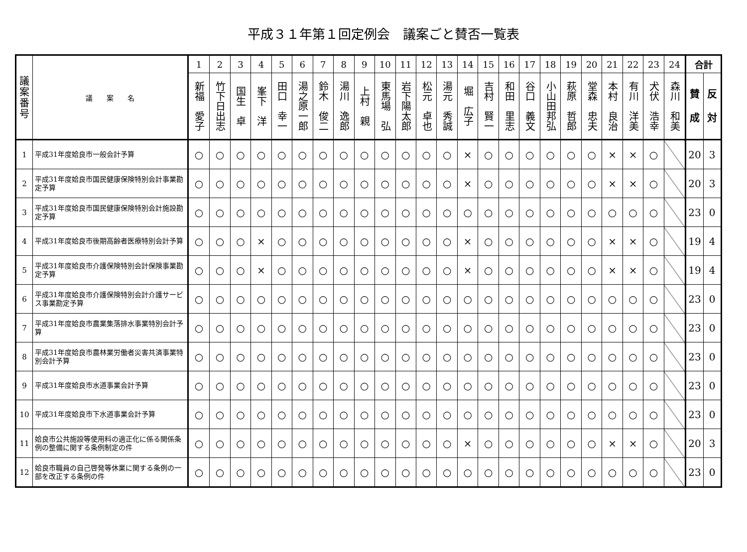平成３１年第１回定例会　議案ごと賛否一覧表
| 議 案 番 号 | 議 案 名 | 1 | 2 | 3 | 4 | 5 | 6 | 7 | 8 | 9 | 10 | 11 | 12 | 13 | 14 | 15 | 16 | 17 | 18 | 19 | 20 | 21 | 22 | 23 | 24 | 合計 | |
| --- | --- | --- | --- | --- | --- | --- | --- | --- | --- | --- | --- | --- | --- | --- | --- | --- | --- | --- | --- | --- | --- | --- | --- | --- | --- | --- | --- |
| | | 新福 愛子 | 竹下日出志 | 国生 卓 | 峯下 洋 | 田口 幸一 | 湯之原一郎 | 鈴木 俊二 | 湯川 逸郎 | 上村 親 | 東馬場 弘 | 岩下陽太郎 | 松元 卓也 | 湯元 秀誠 | 堀 広子 | 吉村 賢一 | 和田 里志 | 谷口 義文 | 小山田邦弘 | 萩原 哲郎 | 堂森 忠夫 | 本村 良治 | 有川 洋美 | 犬伏 浩幸 | 森川 和美 | 賛 成 | 反 対 |
| 1 | 平成31年度姶良市一般会計予算 | ○ | ○ | ○ | ○ | ○ | ○ | ○ | ○ | ○ | ○ | ○ | ○ | ○ | × | ○ | ○ | ○ | ○ | ○ | ○ | × | × | ○ | | 20 | 3 |
| 2 | 平成31年度姶良市国民健康保険特別会計事業勘定予算 | ○ | ○ | ○ | ○ | ○ | ○ | ○ | ○ | ○ | ○ | ○ | ○ | ○ | × | ○ | ○ | ○ | ○ | ○ | ○ | × | × | ○ | | 20 | 3 |
| 3 | 平成31年度姶良市国民健康保険特別会計施設勘定予算 | ○ | ○ | ○ | ○ | ○ | ○ | ○ | ○ | ○ | ○ | ○ | ○ | ○ | ○ | ○ | ○ | ○ | ○ | ○ | ○ | ○ | ○ | ○ | | 23 | 0 |
| 4 | 平成31年度姶良市後期高齢者医療特別会計予算 | ○ | ○ | ○ | × | ○ | ○ | ○ | ○ | ○ | ○ | ○ | ○ | ○ | × | ○ | ○ | ○ | ○ | ○ | ○ | × | × | ○ | | 19 | 4 |
| 5 | 平成31年度姶良市介護保険特別会計保険事業勘定予算 | ○ | ○ | ○ | × | ○ | ○ | ○ | ○ | ○ | ○ | ○ | ○ | ○ | × | ○ | ○ | ○ | ○ | ○ | ○ | × | × | ○ | | 19 | 4 |
| 6 | 平成31年度姶良市介護保険特別会計介護サービス事業勘定予算 | ○ | ○ | ○ | ○ | ○ | ○ | ○ | ○ | ○ | ○ | ○ | ○ | ○ | ○ | ○ | ○ | ○ | ○ | ○ | ○ | ○ | ○ | ○ | | 23 | 0 |
| 7 | 平成31年度姶良市農業集落排水事業特別会計予算 | ○ | ○ | ○ | ○ | ○ | ○ | ○ | ○ | ○ | ○ | ○ | ○ | ○ | ○ | ○ | ○ | ○ | ○ | ○ | ○ | ○ | ○ | ○ | | 23 | 0 |
| 8 | 平成31年度姶良市農林業労働者災害共済事業特別会計予算 | ○ | ○ | ○ | ○ | ○ | ○ | ○ | ○ | ○ | ○ | ○ | ○ | ○ | ○ | ○ | ○ | ○ | ○ | ○ | ○ | ○ | ○ | ○ | | 23 | 0 |
| 9 | 平成31年度姶良市水道事業会計予算 | ○ | ○ | ○ | ○ | ○ | ○ | ○ | ○ | ○ | ○ | ○ | ○ | ○ | ○ | ○ | ○ | ○ | ○ | ○ | ○ | ○ | ○ | ○ | | 23 | 0 |
| 10 | 平成31年度姶良市下水道事業会計予算 | ○ | ○ | ○ | ○ | ○ | ○ | ○ | ○ | ○ | ○ | ○ | ○ | ○ | ○ | ○ | ○ | ○ | ○ | ○ | ○ | ○ | ○ | ○ | | 23 | 0 |
| 11 | 姶良市公共施設等使用料の適正化に係る関係条例の整備に関する条例制定の件 | ○ | ○ | ○ | ○ | ○ | ○ | ○ | ○ | ○ | ○ | ○ | ○ | ○ | × | ○ | ○ | ○ | ○ | ○ | ○ | × | × | ○ | | 20 | 3 |
| 12 | 姶良市職員の自己啓発等休業に関する条例の一部を改正する条例の件 | ○ | ○ | ○ | ○ | ○ | ○ | ○ | ○ | ○ | ○ | ○ | ○ | ○ | ○ | ○ | ○ | ○ | ○ | ○ | ○ | ○ | ○ | ○ | | 23 | 0 |